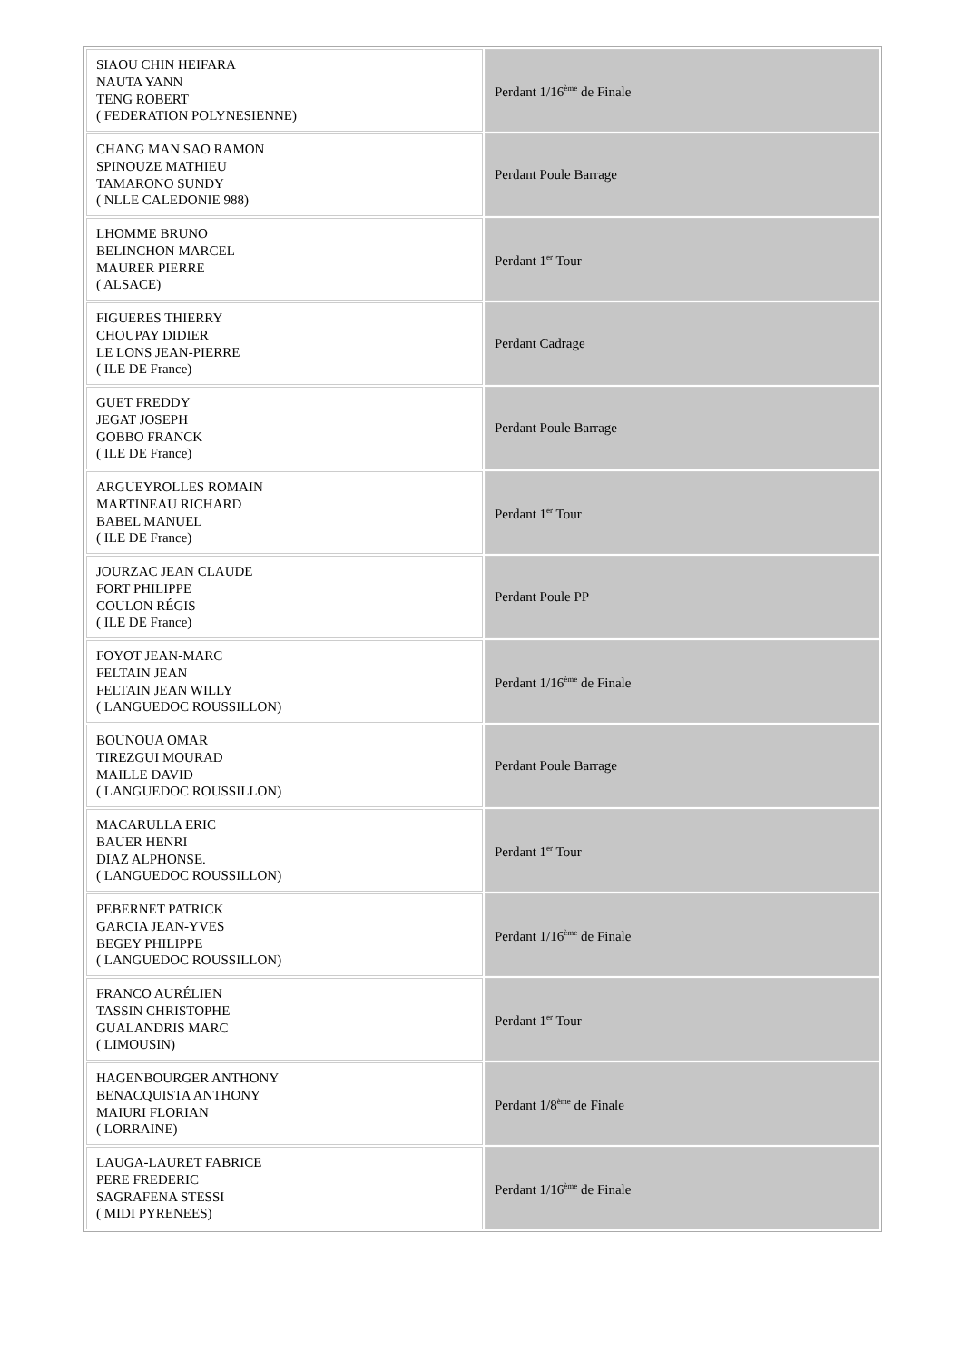| SIAOU CHIN HEIFARA NAUTA YANN TENG ROBERT ( FEDERATION POLYNESIENNE) | Perdant 1/16<sup>ème</sup> de Finale |
| CHANG MAN SAO RAMON SPINOUZE MATHIEU TAMARONO SUNDY ( NLLE CALEDONIE 988) | Perdant Poule Barrage |
| LHOMME BRUNO BELINCHON MARCEL MAURER PIERRE ( ALSACE) | Perdant 1<sup>er</sup> Tour |
| FIGUERES THIERRY CHOUPAY DIDIER LE LONS JEAN-PIERRE ( ILE DE France) | Perdant Cadrage |
| GUET FREDDY JEGAT JOSEPH GOBBO FRANCK ( ILE DE France) | Perdant Poule Barrage |
| ARGUEYROLLES ROMAIN MARTINEAU RICHARD BABEL MANUEL ( ILE DE France) | Perdant 1<sup>er</sup> Tour |
| JOURZAC JEAN CLAUDE FORT PHILIPPE COULON RÉGIS ( ILE DE France) | Perdant Poule PP |
| FOYOT JEAN-MARC FELTAIN JEAN FELTAIN JEAN WILLY ( LANGUEDOC ROUSSILLON) | Perdant 1/16<sup>ème</sup> de Finale |
| BOUNOUA OMAR TIREZGUI MOURAD MAILLE DAVID ( LANGUEDOC ROUSSILLON) | Perdant Poule Barrage |
| MACARULLA ERIC BAUER HENRI DIAZ ALPHONSE. ( LANGUEDOC ROUSSILLON) | Perdant 1<sup>er</sup> Tour |
| PEBERNET PATRICK GARCIA JEAN-YVES BEGEY PHILIPPE ( LANGUEDOC ROUSSILLON) | Perdant 1/16<sup>ème</sup> de Finale |
| FRANCO AURÉLIEN TASSIN CHRISTOPHE GUALANDRIS MARC ( LIMOUSIN) | Perdant 1<sup>er</sup> Tour |
| HAGENBOURGER ANTHONY BENACQUISTA ANTHONY MAIURI FLORIAN ( LORRAINE) | Perdant 1/8<sup>ème</sup> de Finale |
| LAUGA-LAURET FABRICE PERE FREDERIC SAGRAFENA STESSI ( MIDI PYRENEES) | Perdant 1/16<sup>ème</sup> de Finale |